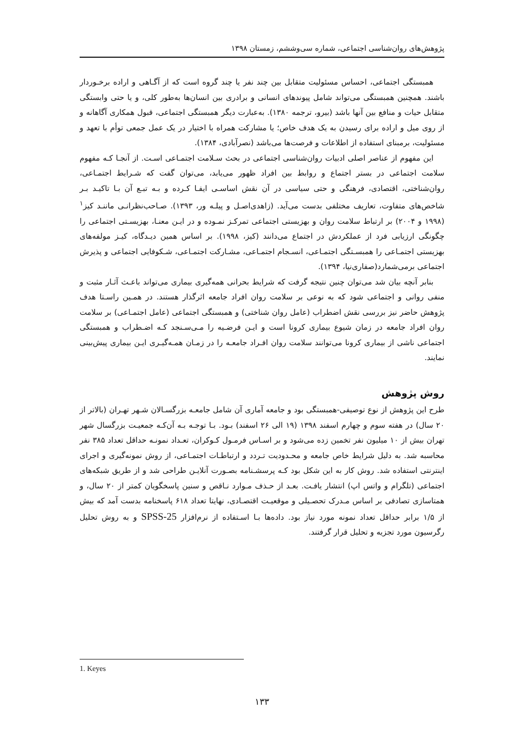پژوهش‌های روان‌شناسی اجتماعی، شماره سی‌وششم، زمستان ۱۳۹۸
همبستگی اجتماعی، احساس مسئولیت متقابل بین چند نفر یا چند گروه است که از آگـاهی و اراده برخـوردار باشند. همچنین همبستگی می‌تواند شامل پیوندهای انسانی و برادری بین انسان‌ها به‌طور کلی، و یا حتی وابستگی متقابل حیات و منافع بین آنها باشد (بیرو، ترجمه ۱۳۸۰). به‌عبارت دیگر همبستگی اجتماعی، قبول همکاری آگاهانه و از روی میل و اراده برای رسیدن به یک هدف خاص؛ یا مشارکت همراه با اختیار در یک عمل جمعی توأم با تعهد و مسئولیت، برمبنای استفاده از اطلاعات و فرصت‌ها می‌باشد (نصرآبادی، ۱۳۸۴).
این مفهوم از عناصر اصلی ادبیات روان‌شناسی اجتماعی در بحث سـلامت اجتمـاعی اسـت. از آنجـا کـه مفهوم سلامت اجتماعی در بستر اجتماع و روابط بین افراد ظهور می‌یابد، می‌توان گفت که شـرایط اجتمـاعی، روان‌شناختی، اقتصادی، فرهنگی و حتی سیاسی در آن نقش اساسـی ایفـا کـرده و بـه تبـع آن بـا تاکیـد بـر شاخص‌های متفاوت، تعاریف مختلفی بدست می‌آید. (زاهدی‌اصـل و پیلـه ور، ۱۳۹۳). صـاحب‌نظرانـی ماننـد کیز<sup>۱</sup> (۱۹۹۸ و ۲۰۰۴) بر ارتباط سلامت روان و بهزیستی اجتماعی تمرکـز نمـوده و در ایـن معنـا، بهزیسـتی اجتماعی را چگونگی ارزیابی فرد از عملکردش در اجتماع می‌دانند (کیز، ۱۹۹۸). بر اساس همین دیـدگاه، کیـز مولفه‌های بهزیستی اجتمـاعی را همبسـتگی اجتمـاعی، انسـجام اجتمـاعی، مشـارکت اجتمـاعی، شـکوفایی اجتماعی و پذیرش اجتماعی برمی‌شمارد(صفاری‌نیا، ۱۳۹۴).
بنابر آنچه بیان شد می‌توان چنین نتیجه گرفت که شرایط بحرانی همه‌گیری بیماری می‌تواند باعـث آثـار مثبت و منفی روانی و اجتماعی شود که به نوعی بر سلامت روان افراد جامعه اثرگذار هستند. در همـین راسـتا هدف پژوهش حاضر نیز بررسی نقش اضطراب (عامل روان شناختی) و همبستگی اجتماعی (عامل اجتمـاعی) بر سلامت روان افراد جامعه در زمان شیوع بیماری کرونا است و ایـن فرضـیه را مـی‌سـنجد کـه اضـطراب و همبستگی اجتماعی ناشی از بیماری کرونا می‌توانند سلامت روان افـراد جامعـه را در زمـان همـه‌گیـری ایـن بیماری پیش‌بینی نمایند.
روش پژوهش
طرح این پژوهش از نوع توصیفی-همبستگی بود و جامعه آماری آن شامل جامعـه بزرگسـالان شـهر تهـران (بالاتر از ۲۰ سال) در هفته سوم و چهارم اسفند ۱۳۹۸ (۱۹ الی ۲۶ اسفند) بـود. بـا توجـه بـه آن‌کـه جمعیـت بزرگسال شهر تهران بیش از ۱۰ میلیون نفر تخمین زده می‌شود و بر اسـاس فرمـول کـوکران، تعـداد نمونـه حداقل تعداد ۳۸۵ نفر محاسبه شد. به دلیل شرایط خاص جامعه و محـدودیت تـردد و ارتباطـات اجتمـاعی، از روش نمونه‌گیری و اجرای اینترنتی استفاده شد. روش کار به این شکل بود کـه پرسشـنامه بصـورت آنلایـن طراحی شد و از طریق شبکه‌های اجتماعی (تلگرام و واتس اپ) انتشار یافـت. بعـد از حـذف مـوارد نـاقص و سنین پاسخگویان کمتر از ۲۰ سال، و همتاسازی تصادفی بر اساس مـدرک تحصـیلی و موقعیـت اقتصـادی، نهایتا تعداد ۶۱۸ پاسخنامه بدست آمد که بیش از ۱/۵ برابر حداقل تعداد نمونه مورد نیاز بود. داده‌ها بـا اسـتفاده از نرم‌افزار SPSS-25 و به روش تحلیل رگرسیون مورد تجزیه و تحلیل قرار گرفتند.
1. Keyes
۱۳۳